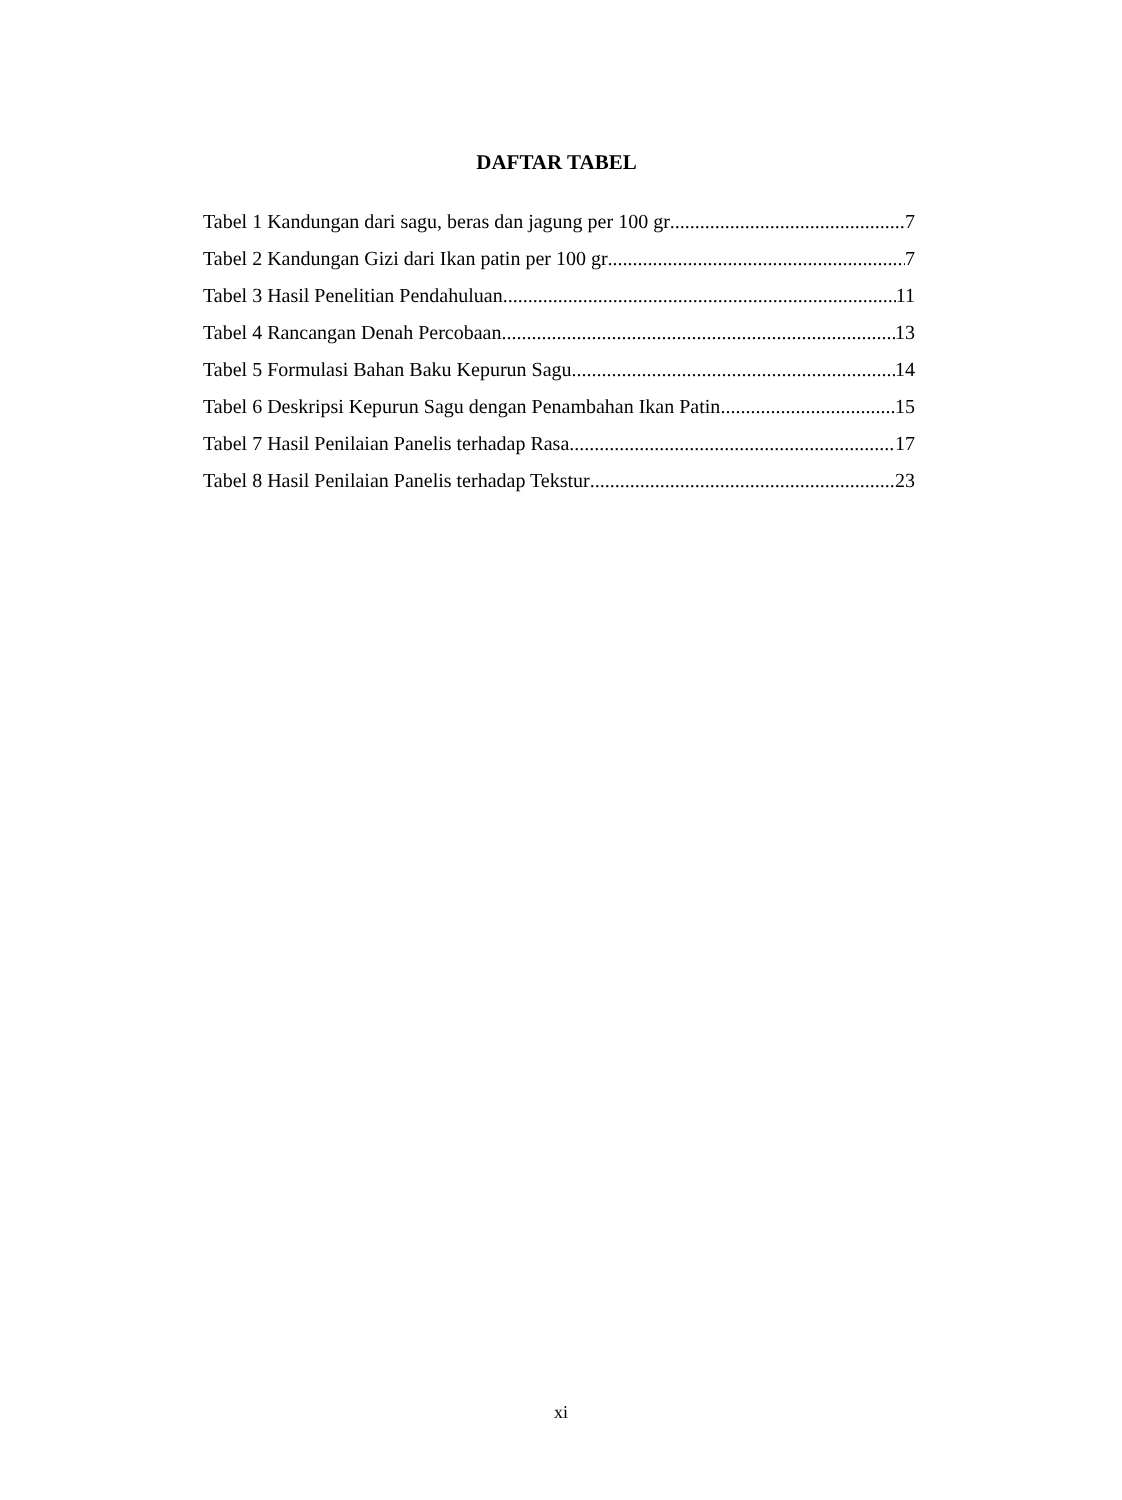DAFTAR TABEL
Tabel 1 Kandungan dari sagu, beras dan jagung per 100 gr 7
Tabel 2 Kandungan Gizi dari Ikan patin per 100 gr 7
Tabel 3 Hasil Penelitian Pendahuluan 11
Tabel 4 Rancangan Denah Percobaan 13
Tabel 5 Formulasi Bahan Baku Kepurun Sagu 14
Tabel 6 Deskripsi Kepurun Sagu dengan Penambahan Ikan Patin 15
Tabel 7 Hasil Penilaian Panelis terhadap Rasa 17
Tabel 8 Hasil Penilaian Panelis terhadap Tekstur 23
xi